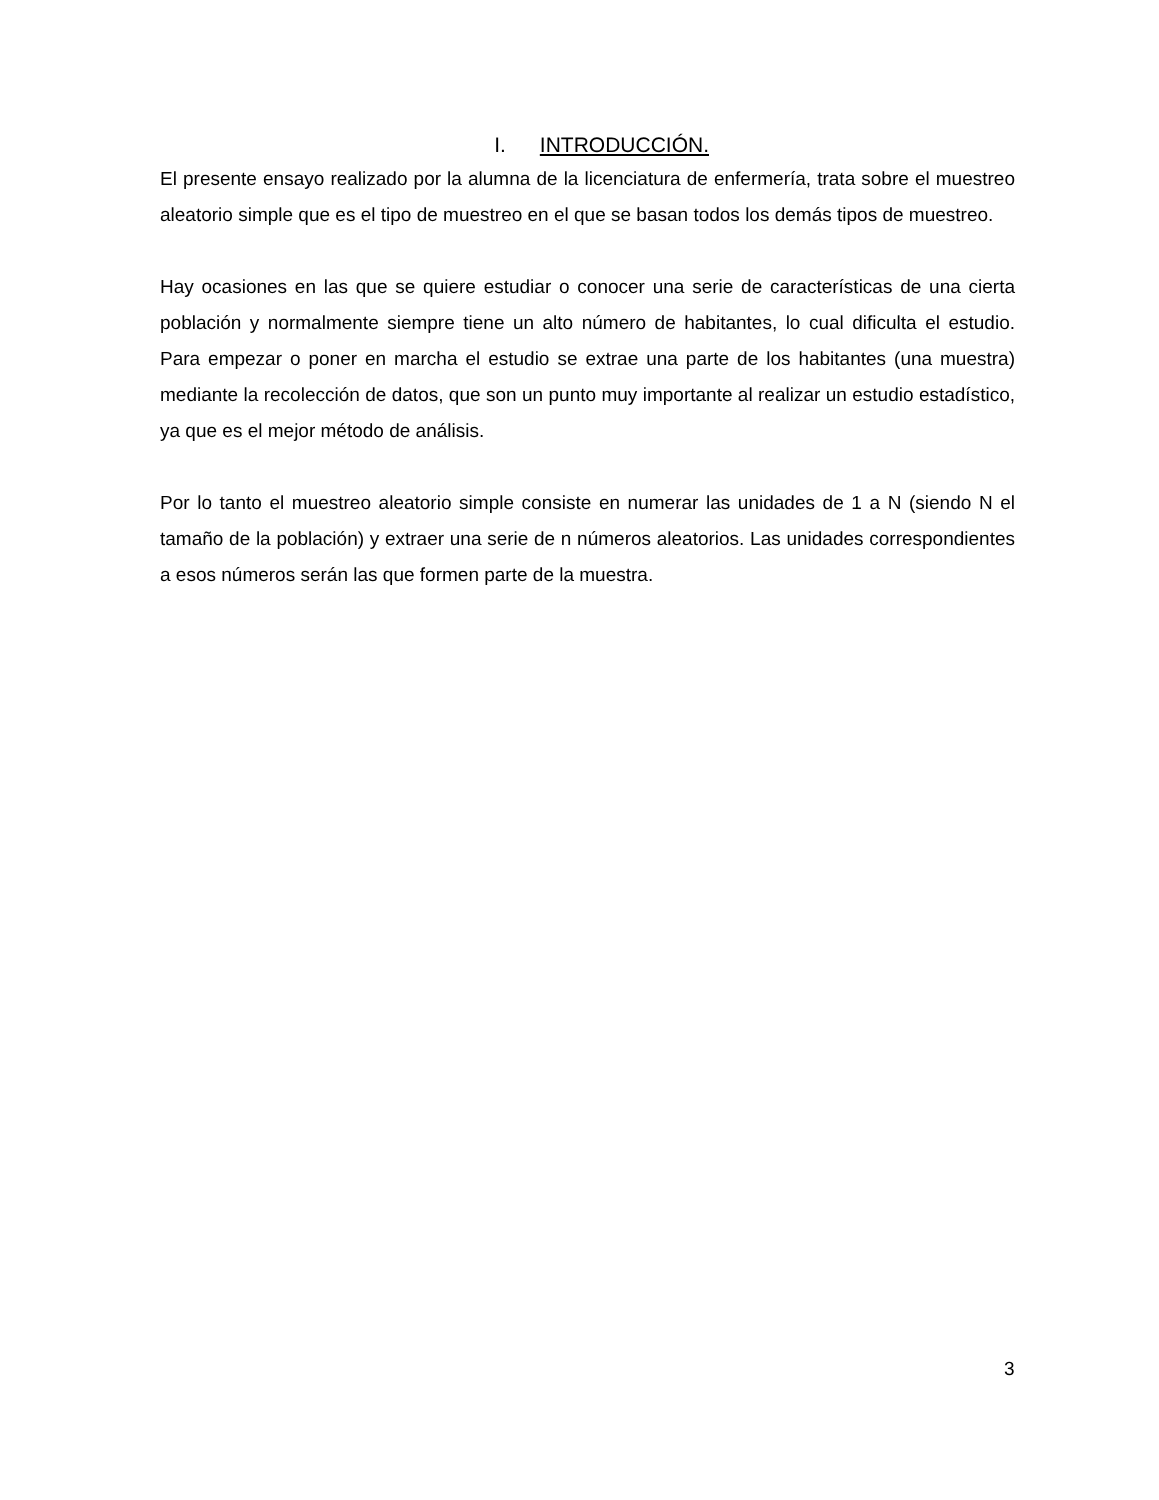I. INTRODUCCIÓN.
El presente ensayo realizado por la alumna de la licenciatura de enfermería, trata sobre el muestreo aleatorio simple que es el tipo de muestreo en el que se basan todos los demás tipos de muestreo.
Hay ocasiones en las que se quiere estudiar o conocer una serie de características de una cierta población y normalmente siempre tiene un alto número de habitantes, lo cual dificulta el estudio. Para empezar o poner en marcha el estudio se extrae una parte de los habitantes (una muestra) mediante la recolección de datos, que son un punto muy importante al realizar un estudio estadístico, ya que es el mejor método de análisis.
Por lo tanto el muestreo aleatorio simple consiste en numerar las unidades de 1 a N (siendo N el tamaño de la población) y extraer una serie de n números aleatorios. Las unidades correspondientes a esos números serán las que formen parte de la muestra.
3